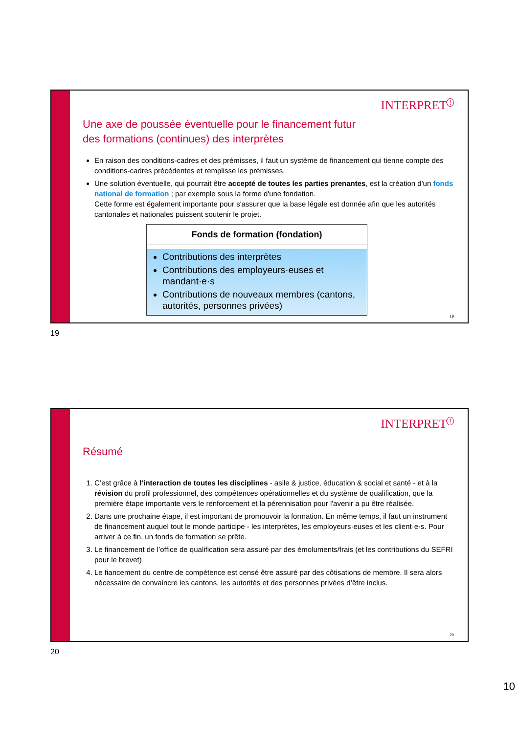INTERPRET<sup>!</sup>
Une axe de poussée éventuelle pour le financement futur
des formations (continues) des interprètes
En raison des conditions-cadres et des prémisses, il faut un système de financement qui tienne compte des conditions-cadres précédentes et remplisse les prémisses.
Une solution éventuelle, qui pourrait être accepté de toutes les parties prenantes, est la création d'un fonds national de formation ; par exemple sous la forme d'une fondation.
Cette forme est également importante pour s'assurer que la base légale est donnée afin que les autorités cantonales et nationales puissent soutenir le projet.
Fonds de formation (fondation)
Contributions des interprètes
Contributions des employeurs·euses et mandant·e·s
Contributions de nouveaux membres (cantons, autorités, personnes privées)
19
19
INTERPRET<sup>!</sup>
Résumé
1. C’est grâce à l'interaction de toutes les disciplines - asile & justice, éducation & social et santé - et à la révision du profil professionnel, des compétences opérationnelles et du système de qualification, que la première étape importante vers le renforcement et la pérennisation pour l'avenir a pu être réalisée.
2. Dans une prochaine étape, il est important de promouvoir la formation. En même temps, il faut un instrument de financement auquel tout le monde participe - les interprètes, les employeurs·euses et les client·e·s. Pour arriver à ce fin, un fonds de formation se prête.
3. Le financement de l’office de qualification sera assuré par des émoluments/frais (et les contributions du SEFRI pour le brevet)
4. Le fiancement du centre de compétence est censé être assuré par des côtisations de membre. Il sera alors nécessaire de convaincre les cantons, les autorités et des personnes privées d’être inclus.
20
20
10